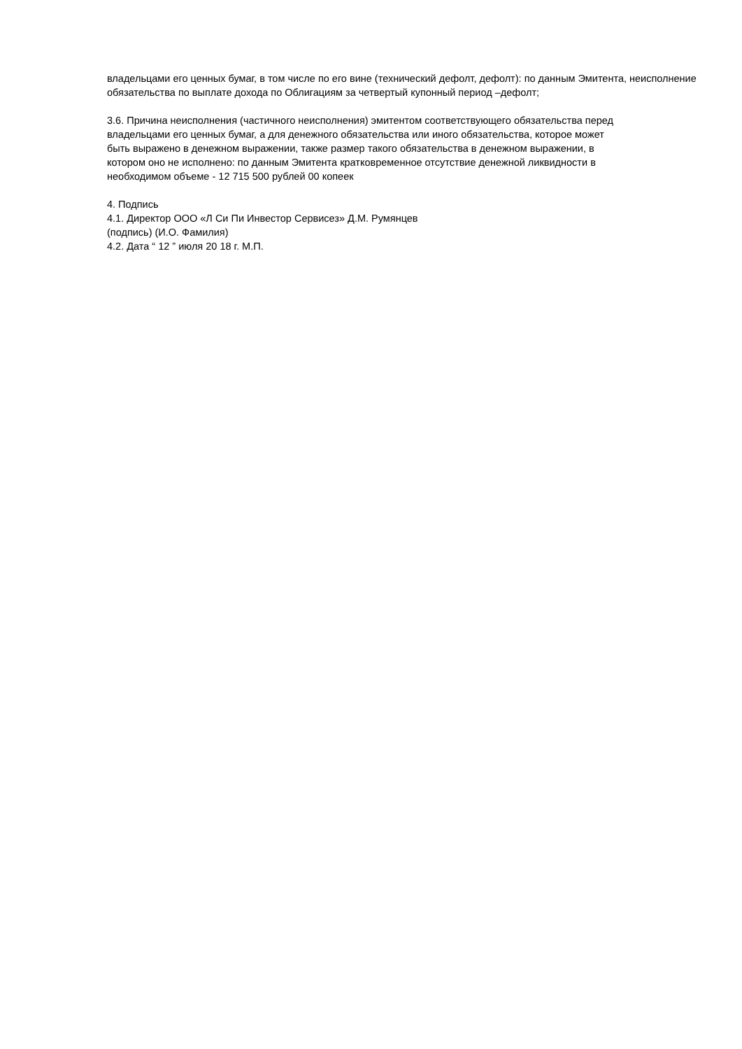владельцами его ценных бумаг, в том числе по его вине (технический дефолт, дефолт): по данным Эмитента, неисполнение обязательства по выплате дохода по Облигациям за четвертый купонный период –дефолт;
3.6. Причина неисполнения (частичного неисполнения) эмитентом соответствующего обязательства перед
владельцами его ценных бумаг, а для денежного обязательства или иного обязательства, которое может
быть выражено в денежном выражении, также размер такого обязательства в денежном выражении, в
котором оно не исполнено: по данным Эмитента кратковременное отсутствие денежной ликвидности в
необходимом объеме - 12 715 500 рублей 00 копеек
4. Подпись
4.1. Директор ООО «Л Си Пи Инвестор Сервисез» Д.М. Румянцев
(подпись) (И.О. Фамилия)
4.2. Дата “ 12 ” июля 20 18 г. М.П.